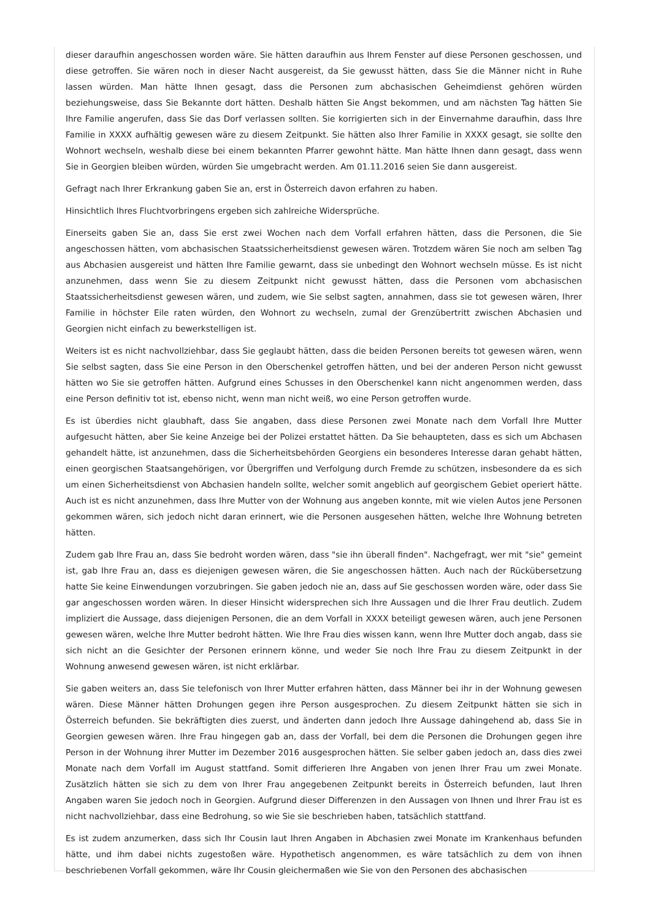dieser daraufhin angeschossen worden wäre. Sie hätten daraufhin aus Ihrem Fenster auf diese Personen geschossen, und diese getroffen. Sie wären noch in dieser Nacht ausgereist, da Sie gewusst hätten, dass Sie die Männer nicht in Ruhe lassen würden. Man hätte Ihnen gesagt, dass die Personen zum abchasischen Geheimdienst gehören würden beziehungsweise, dass Sie Bekannte dort hätten. Deshalb hätten Sie Angst bekommen, und am nächsten Tag hätten Sie Ihre Familie angerufen, dass Sie das Dorf verlassen sollten. Sie korrigierten sich in der Einvernahme daraufhin, dass Ihre Familie in XXXX aufhältig gewesen wäre zu diesem Zeitpunkt. Sie hätten also Ihrer Familie in XXXX gesagt, sie sollte den Wohnort wechseln, weshalb diese bei einem bekannten Pfarrer gewohnt hätte. Man hätte Ihnen dann gesagt, dass wenn Sie in Georgien bleiben würden, würden Sie umgebracht werden. Am 01.11.2016 seien Sie dann ausgereist.
Gefragt nach Ihrer Erkrankung gaben Sie an, erst in Österreich davon erfahren zu haben.
Hinsichtlich Ihres Fluchtvorbringens ergeben sich zahlreiche Widersprüche.
Einerseits gaben Sie an, dass Sie erst zwei Wochen nach dem Vorfall erfahren hätten, dass die Personen, die Sie angeschossen hätten, vom abchasischen Staatssicherheitsdienst gewesen wären. Trotzdem wären Sie noch am selben Tag aus Abchasien ausgereist und hätten Ihre Familie gewarnt, dass sie unbedingt den Wohnort wechseln müsse. Es ist nicht anzunehmen, dass wenn Sie zu diesem Zeitpunkt nicht gewusst hätten, dass die Personen vom abchasischen Staatssicherheitsdienst gewesen wären, und zudem, wie Sie selbst sagten, annahmen, dass sie tot gewesen wären, Ihrer Familie in höchster Eile raten würden, den Wohnort zu wechseln, zumal der Grenzübertritt zwischen Abchasien und Georgien nicht einfach zu bewerkstelligen ist.
Weiters ist es nicht nachvollziehbar, dass Sie geglaubt hätten, dass die beiden Personen bereits tot gewesen wären, wenn Sie selbst sagten, dass Sie eine Person in den Oberschenkel getroffen hätten, und bei der anderen Person nicht gewusst hätten wo Sie sie getroffen hätten. Aufgrund eines Schusses in den Oberschenkel kann nicht angenommen werden, dass eine Person definitiv tot ist, ebenso nicht, wenn man nicht weiß, wo eine Person getroffen wurde.
Es ist überdies nicht glaubhaft, dass Sie angaben, dass diese Personen zwei Monate nach dem Vorfall Ihre Mutter aufgesucht hätten, aber Sie keine Anzeige bei der Polizei erstattet hätten. Da Sie behaupteten, dass es sich um Abchasen gehandelt hätte, ist anzunehmen, dass die Sicherheitsbehörden Georgiens ein besonderes Interesse daran gehabt hätten, einen georgischen Staatsangehörigen, vor Übergriffen und Verfolgung durch Fremde zu schützen, insbesondere da es sich um einen Sicherheitsdienst von Abchasien handeln sollte, welcher somit angeblich auf georgischem Gebiet operiert hätte. Auch ist es nicht anzunehmen, dass Ihre Mutter von der Wohnung aus angeben konnte, mit wie vielen Autos jene Personen gekommen wären, sich jedoch nicht daran erinnert, wie die Personen ausgesehen hätten, welche Ihre Wohnung betreten hätten.
Zudem gab Ihre Frau an, dass Sie bedroht worden wären, dass "sie ihn überall finden". Nachgefragt, wer mit "sie" gemeint ist, gab Ihre Frau an, dass es diejenigen gewesen wären, die Sie angeschossen hätten. Auch nach der Rückübersetzung hatte Sie keine Einwendungen vorzubringen. Sie gaben jedoch nie an, dass auf Sie geschossen worden wäre, oder dass Sie gar angeschossen worden wären. In dieser Hinsicht widersprechen sich Ihre Aussagen und die Ihrer Frau deutlich. Zudem impliziert die Aussage, dass diejenigen Personen, die an dem Vorfall in XXXX beteiligt gewesen wären, auch jene Personen gewesen wären, welche Ihre Mutter bedroht hätten. Wie Ihre Frau dies wissen kann, wenn Ihre Mutter doch angab, dass sie sich nicht an die Gesichter der Personen erinnern könne, und weder Sie noch Ihre Frau zu diesem Zeitpunkt in der Wohnung anwesend gewesen wären, ist nicht erklärbar.
Sie gaben weiters an, dass Sie telefonisch von Ihrer Mutter erfahren hätten, dass Männer bei ihr in der Wohnung gewesen wären. Diese Männer hätten Drohungen gegen ihre Person ausgesprochen. Zu diesem Zeitpunkt hätten sie sich in Österreich befunden. Sie bekräftigten dies zuerst, und änderten dann jedoch Ihre Aussage dahingehend ab, dass Sie in Georgien gewesen wären. Ihre Frau hingegen gab an, dass der Vorfall, bei dem die Personen die Drohungen gegen ihre Person in der Wohnung ihrer Mutter im Dezember 2016 ausgesprochen hätten. Sie selber gaben jedoch an, dass dies zwei Monate nach dem Vorfall im August stattfand. Somit differieren Ihre Angaben von jenen Ihrer Frau um zwei Monate. Zusätzlich hätten sie sich zu dem von Ihrer Frau angegebenen Zeitpunkt bereits in Österreich befunden, laut Ihren Angaben waren Sie jedoch noch in Georgien. Aufgrund dieser Differenzen in den Aussagen von Ihnen und Ihrer Frau ist es nicht nachvollziehbar, dass eine Bedrohung, so wie Sie sie beschrieben haben, tatsächlich stattfand.
Es ist zudem anzumerken, dass sich Ihr Cousin laut Ihren Angaben in Abchasien zwei Monate im Krankenhaus befunden hätte, und ihm dabei nichts zugestoßen wäre. Hypothetisch angenommen, es wäre tatsächlich zu dem von ihnen beschriebenen Vorfall gekommen, wäre Ihr Cousin gleichermaßen wie Sie von den Personen des abchasischen